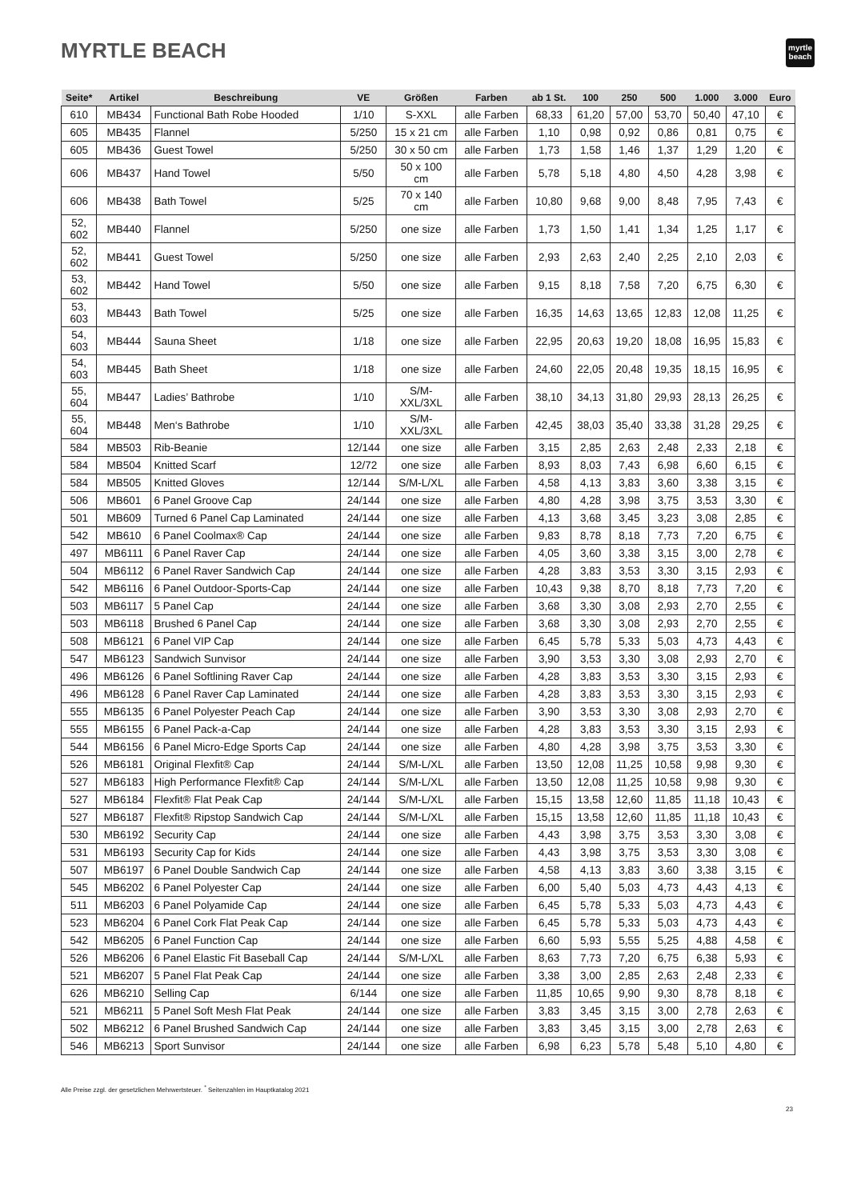MYRTLE BEACH
myrtle
beach
| Seite* | Artikel | Beschreibung | VE | Größen | Farben | ab 1 St. | 100 | 250 | 500 | 1.000 | 3.000 | Euro |
| --- | --- | --- | --- | --- | --- | --- | --- | --- | --- | --- | --- | --- |
| 610 | MB434 | Functional Bath Robe Hooded | 1/10 | S-XXL | alle Farben | 68,33 | 61,20 | 57,00 | 53,70 | 50,40 | 47,10 | € |
| 605 | MB435 | Flannel | 5/250 | 15 x 21 cm | alle Farben | 1,10 | 0,98 | 0,92 | 0,86 | 0,81 | 0,75 | € |
| 605 | MB436 | Guest Towel | 5/250 | 30 x 50 cm | alle Farben | 1,73 | 1,58 | 1,46 | 1,37 | 1,29 | 1,20 | € |
| 606 | MB437 | Hand Towel | 5/50 | 50 x 100 cm | alle Farben | 5,78 | 5,18 | 4,80 | 4,50 | 4,28 | 3,98 | € |
| 606 | MB438 | Bath Towel | 5/25 | 70 x 140 cm | alle Farben | 10,80 | 9,68 | 9,00 | 8,48 | 7,95 | 7,43 | € |
| 52, 602 | MB440 | Flannel | 5/250 | one size | alle Farben | 1,73 | 1,50 | 1,41 | 1,34 | 1,25 | 1,17 | € |
| 52, 602 | MB441 | Guest Towel | 5/250 | one size | alle Farben | 2,93 | 2,63 | 2,40 | 2,25 | 2,10 | 2,03 | € |
| 53, 602 | MB442 | Hand Towel | 5/50 | one size | alle Farben | 9,15 | 8,18 | 7,58 | 7,20 | 6,75 | 6,30 | € |
| 53, 603 | MB443 | Bath Towel | 5/25 | one size | alle Farben | 16,35 | 14,63 | 13,65 | 12,83 | 12,08 | 11,25 | € |
| 54, 603 | MB444 | Sauna Sheet | 1/18 | one size | alle Farben | 22,95 | 20,63 | 19,20 | 18,08 | 16,95 | 15,83 | € |
| 54, 603 | MB445 | Bath Sheet | 1/18 | one size | alle Farben | 24,60 | 22,05 | 20,48 | 19,35 | 18,15 | 16,95 | € |
| 55, 604 | MB447 | Ladies’ Bathrobe | 1/10 | S/M- XXL/3XL | alle Farben | 38,10 | 34,13 | 31,80 | 29,93 | 28,13 | 26,25 | € |
| 55, 604 | MB448 | Men‘s Bathrobe | 1/10 | S/M- XXL/3XL | alle Farben | 42,45 | 38,03 | 35,40 | 33,38 | 31,28 | 29,25 | € |
| 584 | MB503 | Rib-Beanie | 12/144 | one size | alle Farben | 3,15 | 2,85 | 2,63 | 2,48 | 2,33 | 2,18 | € |
| 584 | MB504 | Knitted Scarf | 12/72 | one size | alle Farben | 8,93 | 8,03 | 7,43 | 6,98 | 6,60 | 6,15 | € |
| 584 | MB505 | Knitted Gloves | 12/144 | S/M-L/XL | alle Farben | 4,58 | 4,13 | 3,83 | 3,60 | 3,38 | 3,15 | € |
| 506 | MB601 | 6 Panel Groove Cap | 24/144 | one size | alle Farben | 4,80 | 4,28 | 3,98 | 3,75 | 3,53 | 3,30 | € |
| 501 | MB609 | Turned 6 Panel Cap Laminated | 24/144 | one size | alle Farben | 4,13 | 3,68 | 3,45 | 3,23 | 3,08 | 2,85 | € |
| 542 | MB610 | 6 Panel Coolmax® Cap | 24/144 | one size | alle Farben | 9,83 | 8,78 | 8,18 | 7,73 | 7,20 | 6,75 | € |
| 497 | MB6111 | 6 Panel Raver Cap | 24/144 | one size | alle Farben | 4,05 | 3,60 | 3,38 | 3,15 | 3,00 | 2,78 | € |
| 504 | MB6112 | 6 Panel Raver Sandwich Cap | 24/144 | one size | alle Farben | 4,28 | 3,83 | 3,53 | 3,30 | 3,15 | 2,93 | € |
| 542 | MB6116 | 6 Panel Outdoor-Sports-Cap | 24/144 | one size | alle Farben | 10,43 | 9,38 | 8,70 | 8,18 | 7,73 | 7,20 | € |
| 503 | MB6117 | 5 Panel Cap | 24/144 | one size | alle Farben | 3,68 | 3,30 | 3,08 | 2,93 | 2,70 | 2,55 | € |
| 503 | MB6118 | Brushed 6 Panel Cap | 24/144 | one size | alle Farben | 3,68 | 3,30 | 3,08 | 2,93 | 2,70 | 2,55 | € |
| 508 | MB6121 | 6 Panel VIP Cap | 24/144 | one size | alle Farben | 6,45 | 5,78 | 5,33 | 5,03 | 4,73 | 4,43 | € |
| 547 | MB6123 | Sandwich Sunvisor | 24/144 | one size | alle Farben | 3,90 | 3,53 | 3,30 | 3,08 | 2,93 | 2,70 | € |
| 496 | MB6126 | 6 Panel Softlining Raver Cap | 24/144 | one size | alle Farben | 4,28 | 3,83 | 3,53 | 3,30 | 3,15 | 2,93 | € |
| 496 | MB6128 | 6 Panel Raver Cap Laminated | 24/144 | one size | alle Farben | 4,28 | 3,83 | 3,53 | 3,30 | 3,15 | 2,93 | € |
| 555 | MB6135 | 6 Panel Polyester Peach Cap | 24/144 | one size | alle Farben | 3,90 | 3,53 | 3,30 | 3,08 | 2,93 | 2,70 | € |
| 555 | MB6155 | 6 Panel Pack-a-Cap | 24/144 | one size | alle Farben | 4,28 | 3,83 | 3,53 | 3,30 | 3,15 | 2,93 | € |
| 544 | MB6156 | 6 Panel Micro-Edge Sports Cap | 24/144 | one size | alle Farben | 4,80 | 4,28 | 3,98 | 3,75 | 3,53 | 3,30 | € |
| 526 | MB6181 | Original Flexfit® Cap | 24/144 | S/M-L/XL | alle Farben | 13,50 | 12,08 | 11,25 | 10,58 | 9,98 | 9,30 | € |
| 527 | MB6183 | High Performance Flexfit® Cap | 24/144 | S/M-L/XL | alle Farben | 13,50 | 12,08 | 11,25 | 10,58 | 9,98 | 9,30 | € |
| 527 | MB6184 | Flexfit® Flat Peak Cap | 24/144 | S/M-L/XL | alle Farben | 15,15 | 13,58 | 12,60 | 11,85 | 11,18 | 10,43 | € |
| 527 | MB6187 | Flexfit® Ripstop Sandwich Cap | 24/144 | S/M-L/XL | alle Farben | 15,15 | 13,58 | 12,60 | 11,85 | 11,18 | 10,43 | € |
| 530 | MB6192 | Security Cap | 24/144 | one size | alle Farben | 4,43 | 3,98 | 3,75 | 3,53 | 3,30 | 3,08 | € |
| 531 | MB6193 | Security Cap for Kids | 24/144 | one size | alle Farben | 4,43 | 3,98 | 3,75 | 3,53 | 3,30 | 3,08 | € |
| 507 | MB6197 | 6 Panel Double Sandwich Cap | 24/144 | one size | alle Farben | 4,58 | 4,13 | 3,83 | 3,60 | 3,38 | 3,15 | € |
| 545 | MB6202 | 6 Panel Polyester Cap | 24/144 | one size | alle Farben | 6,00 | 5,40 | 5,03 | 4,73 | 4,43 | 4,13 | € |
| 511 | MB6203 | 6 Panel Polyamide Cap | 24/144 | one size | alle Farben | 6,45 | 5,78 | 5,33 | 5,03 | 4,73 | 4,43 | € |
| 523 | MB6204 | 6 Panel Cork Flat Peak Cap | 24/144 | one size | alle Farben | 6,45 | 5,78 | 5,33 | 5,03 | 4,73 | 4,43 | € |
| 542 | MB6205 | 6 Panel Function Cap | 24/144 | one size | alle Farben | 6,60 | 5,93 | 5,55 | 5,25 | 4,88 | 4,58 | € |
| 526 | MB6206 | 6 Panel Elastic Fit Baseball Cap | 24/144 | S/M-L/XL | alle Farben | 8,63 | 7,73 | 7,20 | 6,75 | 6,38 | 5,93 | € |
| 521 | MB6207 | 5 Panel Flat Peak Cap | 24/144 | one size | alle Farben | 3,38 | 3,00 | 2,85 | 2,63 | 2,48 | 2,33 | € |
| 626 | MB6210 | Selling Cap | 6/144 | one size | alle Farben | 11,85 | 10,65 | 9,90 | 9,30 | 8,78 | 8,18 | € |
| 521 | MB6211 | 5 Panel Soft Mesh Flat Peak | 24/144 | one size | alle Farben | 3,83 | 3,45 | 3,15 | 3,00 | 2,78 | 2,63 | € |
| 502 | MB6212 | 6 Panel Brushed Sandwich Cap | 24/144 | one size | alle Farben | 3,83 | 3,45 | 3,15 | 3,00 | 2,78 | 2,63 | € |
| 546 | MB6213 | Sport Sunvisor | 24/144 | one size | alle Farben | 6,98 | 6,23 | 5,78 | 5,48 | 5,10 | 4,80 | € |
Alle Preise zzgl. der gesetzlichen Mehrwertsteuer. <sup>*</sup> Seitenzahlen im Hauptkatalog 2021
23